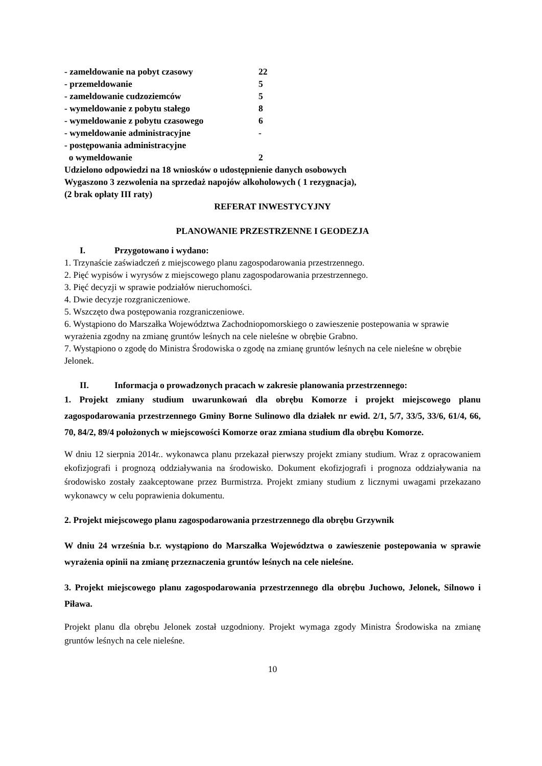| - zameldowanie na pobyt czasowy | 22 |
| - przemeldowanie | 5 |
| - zameldowanie cudzoziemców | 5 |
| - wymeldowanie z pobytu stałego | 8 |
| - wymeldowanie z pobytu czasowego | 6 |
| - wymeldowanie administracyjne | - |
| - postępowania administracyjne o wymeldowanie | 2 |
Udzielono odpowiedzi na 18 wniosków o udostępnienie danych osobowych
Wygaszono 3 zezwolenia na sprzedaż napojów alkoholowych ( 1 rezygnacja),
(2 brak opłaty III raty)
REFERAT INWESTYCYJNY
PLANOWANIE PRZESTRZENNE I GEODEZJA
I. Przygotowano i wydano:
1. Trzynaście zaświadczeń z miejscowego planu zagospodarowania przestrzennego.
2. Pięć wypisów i wyrysów z miejscowego planu zagospodarowania przestrzennego.
3. Pięć decyzji w sprawie podziałów nieruchomości.
4. Dwie decyzje rozgraniczeniowe.
5. Wszczęto dwa postępowania rozgraniczeniowe.
6. Wystąpiono do Marszałka Województwa Zachodniopomorskiego o zawieszenie postepowania w sprawie wyrażenia zgodny na zmianę gruntów leśnych na cele nieleśne w obrębie Grabno.
7. Wystąpiono o zgodę do Ministra Środowiska o zgodę na zmianę gruntów leśnych na cele nieleśne w obrębie Jelonek.
II. Informacja o prowadzonych pracach w zakresie planowania przestrzennego:
1. Projekt zmiany studium uwarunkowań dla obrębu Komorze i projekt miejscowego planu zagospodarowania przestrzennego Gminy Borne Sulinowo dla działek nr ewid. 2/1, 5/7, 33/5, 33/6, 61/4, 66, 70, 84/2, 89/4 położonych w miejscowości Komorze oraz zmiana studium dla obrębu Komorze.
W dniu 12 sierpnia 2014r.. wykonawca planu przekazał pierwszy projekt zmiany studium. Wraz z opracowaniem ekofizjografi i prognozą oddziaływania na środowisko. Dokument ekofizjografi i prognoza oddziaływania na środowisko zostały zaakceptowane przez Burmistrza. Projekt zmiany studium z licznymi uwagami przekazano wykonawcy w celu poprawienia dokumentu.
2. Projekt miejscowego planu zagospodarowania przestrzennego dla obrębu Grzywnik
W dniu 24 września b.r. wystąpiono do Marszałka Województwa o zawieszenie postepowania w sprawie wyrażenia opinii na zmianę przeznaczenia gruntów leśnych na cele nieleśne.
3. Projekt miejscowego planu zagospodarowania przestrzennego dla obrębu Juchowo, Jelonek, Silnowo i Piława.
Projekt planu dla obrębu Jelonek został uzgodniony. Projekt wymaga zgody Ministra Środowiska na zmianę gruntów leśnych na cele nieleśne.
10